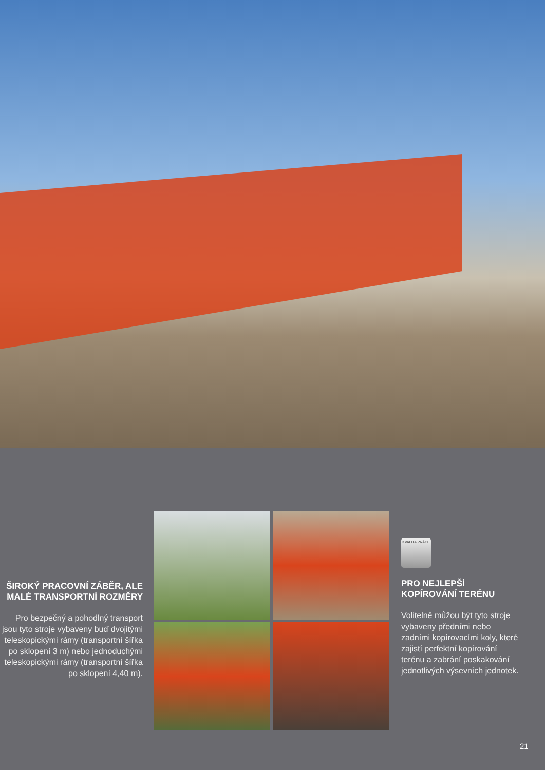ŠIROKÝ PRACOVNÍ ZÁBĚR, ALE MALÉ TRANSPORTNÍ ROZMĚRY
Pro bezpečný a pohodlný transport jsou tyto stroje vybaveny buď dvojitými teleskopickými rámy (transportní šířka po sklopení 3 m) nebo jednoduchými teleskopickými rámy (transportní šířka po sklopení 4,40 m).
KVALITA PRÁCE
PRO NEJLEPŠÍ KOPÍROVÁNÍ TERÉNU
Volitelně můžou být tyto stroje vybaveny předními nebo zadními kopírovacími koly, které zajistí perfektní kopírování terénu a zabrání poskakování jednotlivých výsevních jednotek.
21